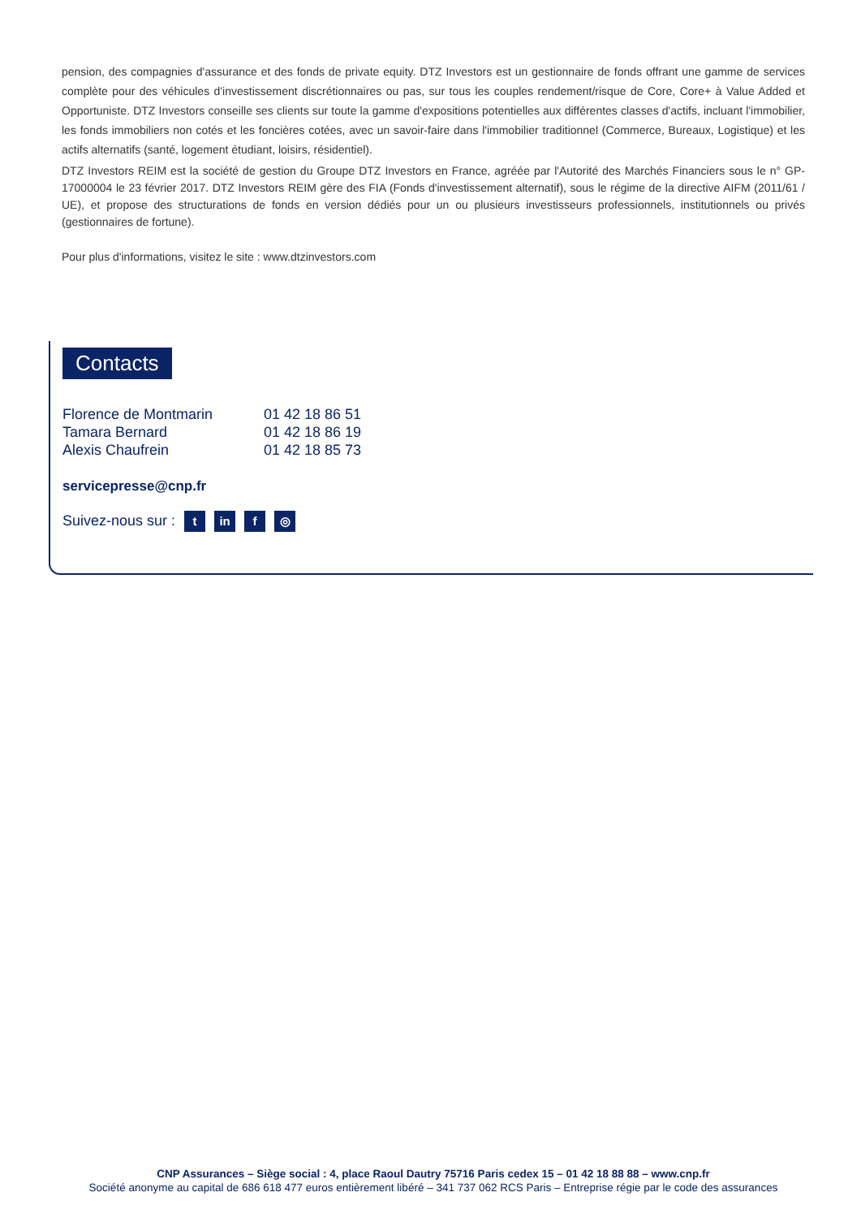pension, des compagnies d'assurance et des fonds de private equity. DTZ Investors est un gestionnaire de fonds offrant une gamme de services complète pour des véhicules d'investissement discrétionnaires ou pas, sur tous les couples rendement/risque de Core, Core+ à Value Added et Opportuniste. DTZ Investors conseille ses clients sur toute la gamme d'expositions potentielles aux différentes classes d'actifs, incluant l'immobilier, les fonds immobiliers non cotés et les foncières cotées, avec un savoir-faire dans l'immobilier traditionnel (Commerce, Bureaux, Logistique) et les actifs alternatifs (santé, logement étudiant, loisirs, résidentiel).
DTZ Investors REIM est la société de gestion du Groupe DTZ Investors en France, agréée par l'Autorité des Marchés Financiers sous le n° GP-17000004 le 23 février 2017. DTZ Investors REIM gère des FIA (Fonds d'investissement alternatif), sous le régime de la directive AIFM (2011/61 / UE), et propose des structurations de fonds en version dédiés pour un ou plusieurs investisseurs professionnels, institutionnels ou privés (gestionnaires de fortune).
Pour plus d'informations, visitez le site : www.dtzinvestors.com
Contacts
| Florence de Montmarin | 01 42 18 86 51 |
| Tamara Bernard | 01 42 18 86 19 |
| Alexis Chaufrein | 01 42 18 85 73 |
servicepresse@cnp.fr
Suivez-nous sur : t in f ◎
CNP Assurances – Siège social : 4, place Raoul Dautry 75716 Paris cedex 15 – 01 42 18 88 88 – www.cnp.fr
Société anonyme au capital de 686 618 477 euros entièrement libéré – 341 737 062 RCS Paris – Entreprise régie par le code des assurances